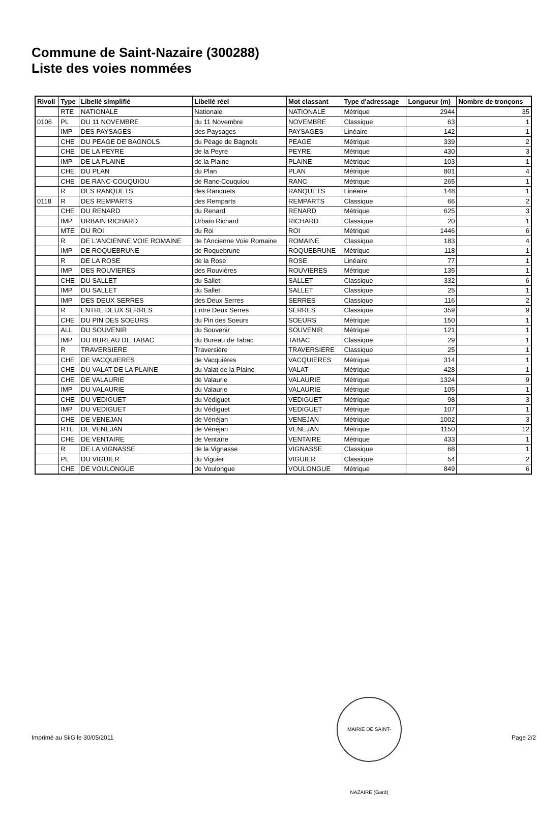Commune de Saint-Nazaire (300288)
Liste des voies nommées
| Rivoli | Type | Libellé simplifié | Libellé réel | Mot classant | Type d'adressage | Longueur (m) | Nombre de tronçons |
| --- | --- | --- | --- | --- | --- | --- | --- |
| | RTE | NATIONALE | Nationale | NATIONALE | Métrique | 2944 | 35 |
| 0106 | PL | DU 11 NOVEMBRE | du 11 Novembre | NOVEMBRE | Classique | 63 | 1 |
| | IMP | DES PAYSAGES | des Paysages | PAYSAGES | Linéaire | 142 | 1 |
| | CHE | DU PEAGE DE BAGNOLS | du Péage de Bagnols | PEAGE | Métrique | 339 | 2 |
| | CHE | DE LA PEYRE | de la Peyre | PEYRE | Métrique | 430 | 3 |
| | IMP | DE LA PLAINE | de la Plaine | PLAINE | Métrique | 103 | 1 |
| | CHE | DU PLAN | du Plan | PLAN | Métrique | 801 | 4 |
| | CHE | DE RANC-COUQUIOU | de Ranc-Couquiou | RANC | Métrique | 265 | 1 |
| | R | DES RANQUETS | des Ranquets | RANQUETS | Linéaire | 148 | 1 |
| 0118 | R | DES REMPARTS | des Remparts | REMPARTS | Classique | 66 | 2 |
| | CHE | DU RENARD | du Renard | RENARD | Métrique | 625 | 3 |
| | IMP | URBAIN RICHARD | Urbain Richard | RICHARD | Classique | 20 | 1 |
| | MTE | DU ROI | du Roi | ROI | Métrique | 1446 | 6 |
| | R | DE L'ANCIENNE VOIE ROMAINE | de l'Ancienne Voie Romaine | ROMAINE | Classique | 183 | 4 |
| | IMP | DE ROQUEBRUNE | de Roquebrune | ROQUEBRUNE | Métrique | 118 | 1 |
| | R | DE LA ROSE | de la Rose | ROSE | Linéaire | 77 | 1 |
| | IMP | DES ROUVIERES | des Rouvières | ROUVIERES | Métrique | 135 | 1 |
| | CHE | DU SALLET | du Sallet | SALLET | Classique | 332 | 6 |
| | IMP | DU SALLET | du Sallet | SALLET | Classique | 25 | 1 |
| | IMP | DES DEUX SERRES | des Deux Serres | SERRES | Classique | 116 | 2 |
| | R | ENTRE DEUX SERRES | Entre Deux Serres | SERRES | Classique | 359 | 9 |
| | CHE | DU PIN DES SOEURS | du Pin des Soeurs | SOEURS | Métrique | 150 | 1 |
| | ALL | DU SOUVENIR | du Souvenir | SOUVENIR | Métrique | 121 | 1 |
| | IMP | DU BUREAU DE TABAC | du Bureau de Tabac | TABAC | Classique | 29 | 1 |
| | R | TRAVERSIERE | Traversière | TRAVERSIERE | Classique | 25 | 1 |
| | CHE | DE VACQUIERES | de Vacquières | VACQUIERES | Métrique | 314 | 1 |
| | CHE | DU VALAT DE LA PLAINE | du Valat de la Plaine | VALAT | Métrique | 428 | 1 |
| | CHE | DE VALAURIE | de Valaurie | VALAURIE | Métrique | 1324 | 9 |
| | IMP | DU VALAURIE | du Valaurie | VALAURIE | Métrique | 105 | 1 |
| | CHE | DU VEDIGUET | du Védiguet | VEDIGUET | Métrique | 98 | 3 |
| | IMP | DU VEDIGUET | du Védiguet | VEDIGUET | Métrique | 107 | 1 |
| | CHE | DE VENEJAN | de Vénéjan | VENEJAN | Métrique | 1002 | 3 |
| | RTE | DE VENEJAN | de Vénéjan | VENEJAN | Métrique | 1150 | 12 |
| | CHE | DE VENTAIRE | de Ventaïre | VENTAIRE | Métrique | 433 | 1 |
| | R | DE LA VIGNASSE | de la Vignasse | VIGNASSE | Classique | 68 | 1 |
| | PL | DU VIGUIER | du Viguier | VIGUIER | Classique | 54 | 2 |
| | CHE | DE VOULONGUE | de Voulongue | VOULONGUE | Métrique | 849 | 6 |
MAIRIE DE SAINT-NAZAIRE (Gard)
Imprimé au SiiG le 30/05/2011 Page 2/2